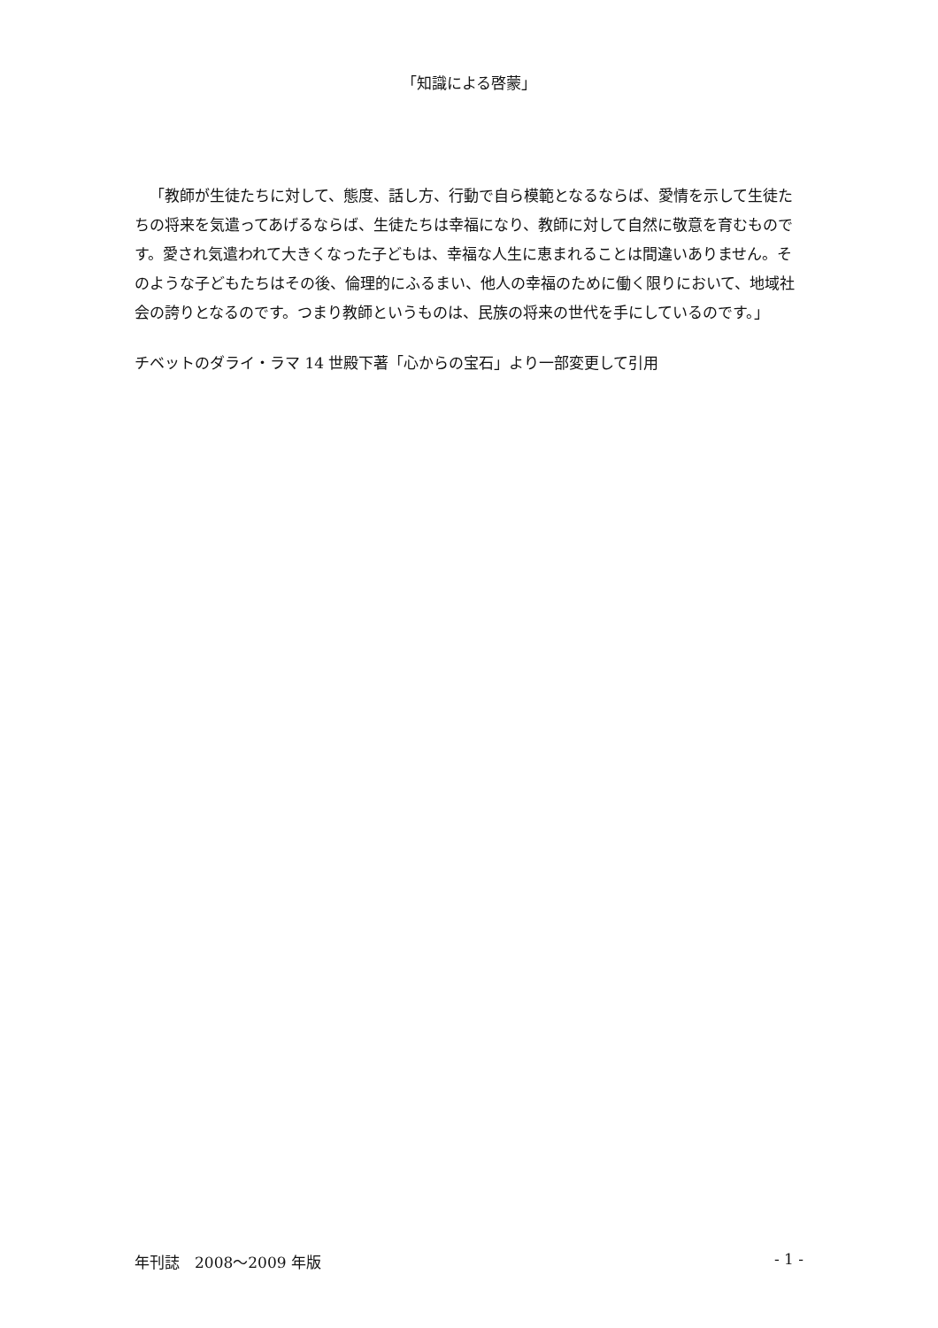「知識による啓蒙」
「教師が生徒たちに対して、態度、話し方、行動で自ら模範となるならば、愛情を示して生徒たちの将来を気遣ってあげるならば、生徒たちは幸福になり、教師に対して自然に敬意を育むものです。愛され気遣われて大きくなった子どもは、幸福な人生に恵まれることは間違いありません。そのような子どもたちはその後、倫理的にふるまい、他人の幸福のために働く限りにおいて、地域社会の誇りとなるのです。つまり教師というものは、民族の将来の世代を手にしているのです。」
チベットのダライ・ラマ 14 世殿下著「心からの宝石」より一部変更して引用
年刊誌　2008～2009 年版 - 1 -